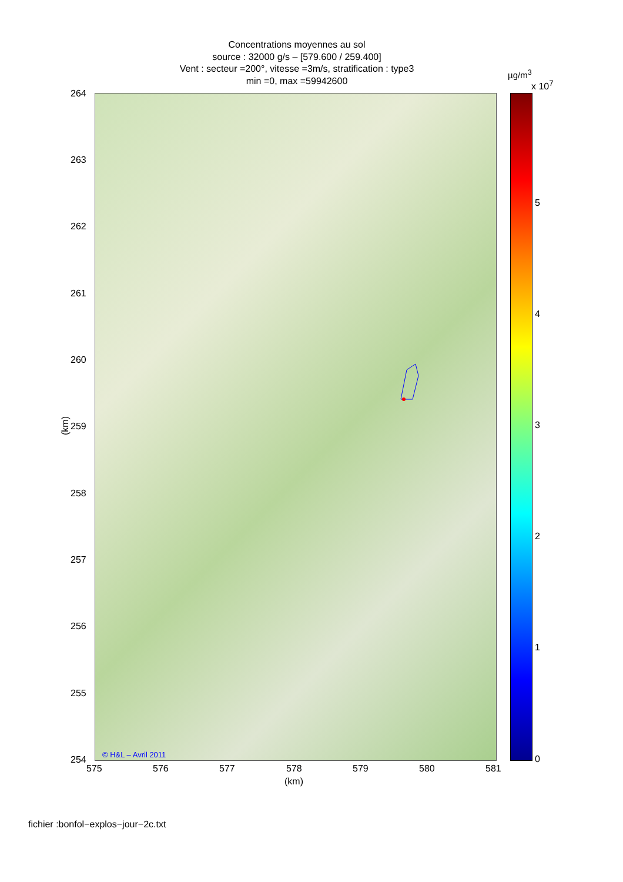Concentrations moyennes au sol
source : 32000 g/s – [579.600 / 259.400]
Vent : secteur =200°, vitesse =3m/s, stratification : type3
min =0, max =59942600
© H&L – Avril 2011
264
263
262
261
260
259
258
257
256
255
254
(km)
575 576 577 578 579 580 581
(km)
µg/m<sup>3</sup>
x 10<sup>7</sup>
5
4
3
2
1
0
fichier :bonfol−explos−jour−2c.txt